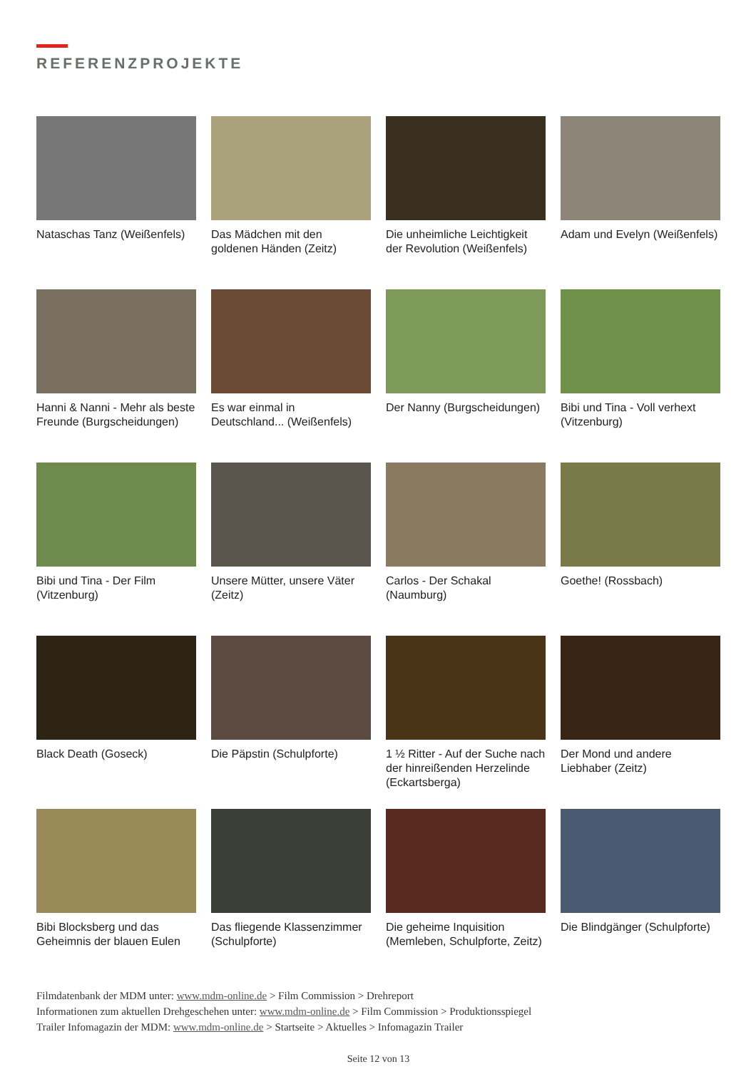REFERENZPROJEKTE
Nataschas Tanz (Weißenfels)
Das Mädchen mit den goldenen Händen (Zeitz)
Die unheimliche Leichtigkeit der Revolution (Weißenfels)
Adam und Evelyn (Weißenfels)
Hanni & Nanni - Mehr als beste Freunde (Burgscheidungen)
Es war einmal in Deutschland... (Weißenfels)
Der Nanny (Burgscheidungen)
Bibi und Tina - Voll verhext (Vitzenburg)
Bibi und Tina - Der Film (Vitzenburg)
Unsere Mütter, unsere Väter (Zeitz)
Carlos - Der Schakal (Naumburg)
Goethe! (Rossbach)
Black Death (Goseck)
Die Päpstin (Schulpforte)
1 ½ Ritter - Auf der Suche nach der hinreißenden Herzelinde (Eckartsberga)
Der Mond und andere Liebhaber (Zeitz)
Bibi Blocksberg und das Geheimnis der blauen Eulen
Das fliegende Klassenzimmer (Schulpforte)
Die geheime Inquisition (Memleben, Schulpforte, Zeitz)
Die Blindgänger (Schulpforte)
Filmdatenbank der MDM unter: www.mdm-online.de > Film Commission > Drehreport
Informationen zum aktuellen Drehgeschehen unter: www.mdm-online.de > Film Commission > Produktionsspiegel
Trailer Infomagazin der MDM: www.mdm-online.de > Startseite > Aktuelles > Infomagazin Trailer
Seite 12 von 13